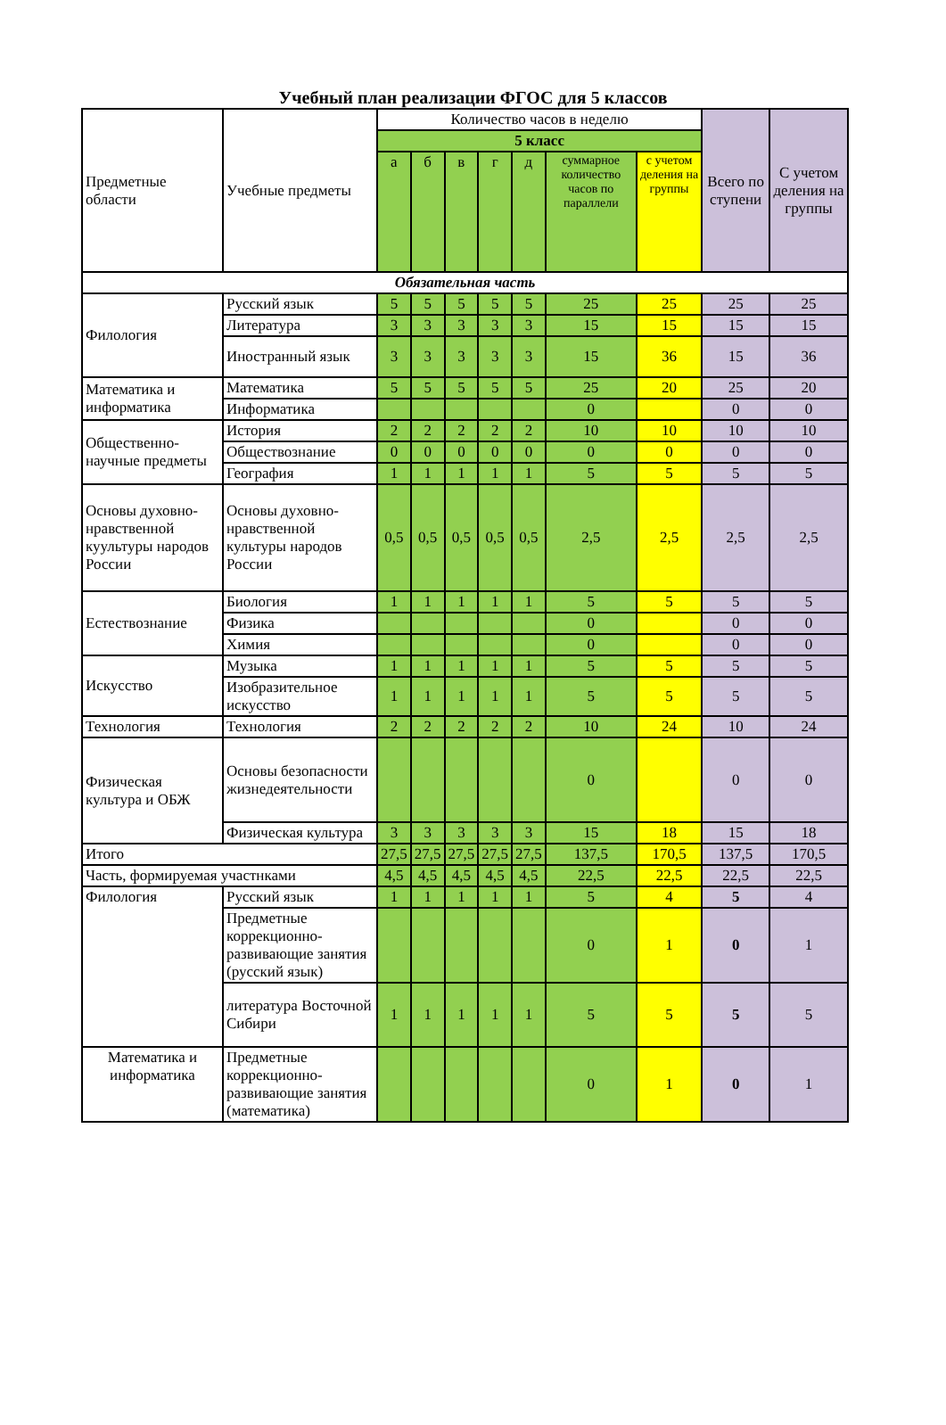Учебный план реализации ФГОС для 5 классов
| Предметные области | Учебные предметы | Количество часов в неделю | | | | | | | Всего по ступени | С учетом деления на группы |
| --- | --- | --- | --- | --- | --- | --- | --- | --- | --- | --- |
| | | 5 класс | | | | | | | | |
| | | а | б | в | г | д | суммарное количество часов по параллели | с учетом деления на группы | | |
| Обязательная часть | | | | | | | | | | |
| Филология | Русский язык | 5 | 5 | 5 | 5 | 5 | 25 | 25 | 25 | 25 |
| | Литература | 3 | 3 | 3 | 3 | 3 | 15 | 15 | 15 | 15 |
| | Иностранный язык | 3 | 3 | 3 | 3 | 3 | 15 | 36 | 15 | 36 |
| Математика и информатика | Математика | 5 | 5 | 5 | 5 | 5 | 25 | 20 | 25 | 20 |
| | Информатика | | | | | | 0 | | 0 | 0 |
| Общественно-научные предметы | История | 2 | 2 | 2 | 2 | 2 | 10 | 10 | 10 | 10 |
| | Обществознание | 0 | 0 | 0 | 0 | 0 | 0 | 0 | 0 | 0 |
| | География | 1 | 1 | 1 | 1 | 1 | 5 | 5 | 5 | 5 |
| Основы духовно-нравственной куультуры народов России | Основы духовно-нравственной культуры народов России | 0,5 | 0,5 | 0,5 | 0,5 | 0,5 | 2,5 | 2,5 | 2,5 | 2,5 |
| Естествознание | Биология | 1 | 1 | 1 | 1 | 1 | 5 | 5 | 5 | 5 |
| | Физика | | | | | | 0 | | 0 | 0 |
| | Химия | | | | | | 0 | | 0 | 0 |
| Искусство | Музыка | 1 | 1 | 1 | 1 | 1 | 5 | 5 | 5 | 5 |
| | Изобразительное искусство | 1 | 1 | 1 | 1 | 1 | 5 | 5 | 5 | 5 |
| Технология | Технология | 2 | 2 | 2 | 2 | 2 | 10 | 24 | 10 | 24 |
| Физическая культура и ОБЖ | Основы безопасности жизнедеятельности | | | | | | 0 | | 0 | 0 |
| | Физическая культура | 3 | 3 | 3 | 3 | 3 | 15 | 18 | 15 | 18 |
| Итого | | 27,5 | 27,5 | 27,5 | 27,5 | 27,5 | 137,5 | 170,5 | 137,5 | 170,5 |
| Часть, формируемая участнками | | 4,5 | 4,5 | 4,5 | 4,5 | 4,5 | 22,5 | 22,5 | 22,5 | 22,5 |
| Филология | Русский язык | 1 | 1 | 1 | 1 | 1 | 5 | 4 | 5 | 4 |
| | Предметные коррекционно-развивающие занятия (русский язык) | | | | | | 0 | 1 | 0 | 1 |
| | литература Восточной Сибири | 1 | 1 | 1 | 1 | 1 | 5 | 5 | 5 | 5 |
| Математика и информатика | Предметные коррекционно-развивающие занятия (математика) | | | | | | 0 | 1 | 0 | 1 |